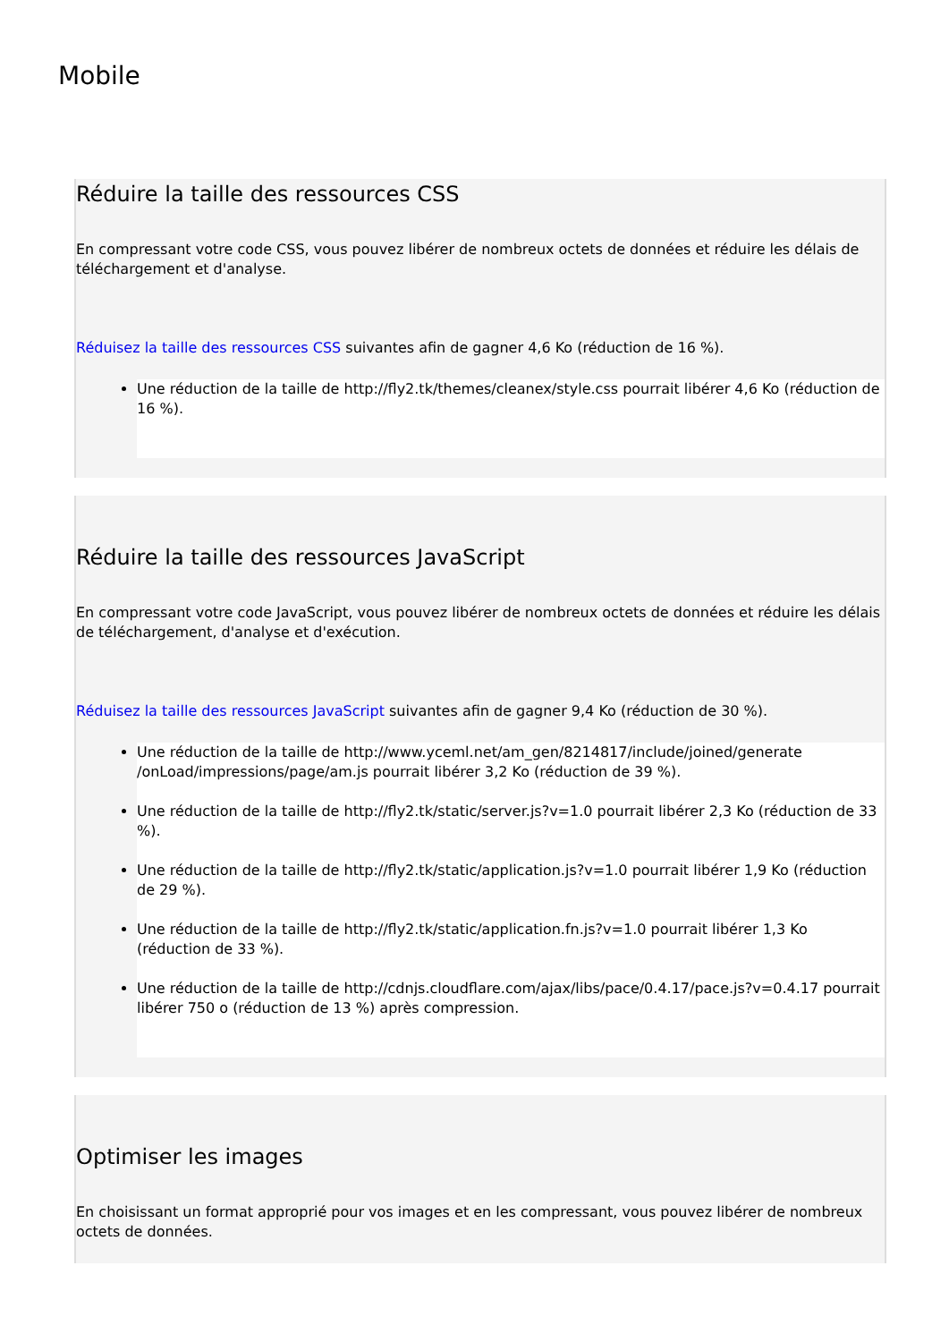Mobile
Réduire la taille des ressources CSS
En compressant votre code CSS, vous pouvez libérer de nombreux octets de données et réduire les délais de téléchargement et d'analyse.
Réduisez la taille des ressources CSS suivantes afin de gagner 4,6 Ko (réduction de 16 %).
Une réduction de la taille de http://fly2.tk/themes/cleanex/style.css pourrait libérer 4,6 Ko (réduction de 16 %).
Réduire la taille des ressources JavaScript
En compressant votre code JavaScript, vous pouvez libérer de nombreux octets de données et réduire les délais de téléchargement, d'analyse et d'exécution.
Réduisez la taille des ressources JavaScript suivantes afin de gagner 9,4 Ko (réduction de 30 %).
Une réduction de la taille de http://www.yceml.net/am_gen/8214817/include/joined/generate /onLoad/impressions/page/am.js pourrait libérer 3,2 Ko (réduction de 39 %).
Une réduction de la taille de http://fly2.tk/static/server.js?v=1.0 pourrait libérer 2,3 Ko (réduction de 33 %).
Une réduction de la taille de http://fly2.tk/static/application.js?v=1.0 pourrait libérer 1,9 Ko (réduction de 29 %).
Une réduction de la taille de http://fly2.tk/static/application.fn.js?v=1.0 pourrait libérer 1,3 Ko (réduction de 33 %).
Une réduction de la taille de http://cdnjs.cloudflare.com/ajax/libs/pace/0.4.17/pace.js?v=0.4.17 pourrait libérer 750 o (réduction de 13 %) après compression.
Optimiser les images
En choisissant un format approprié pour vos images et en les compressant, vous pouvez libérer de nombreux octets de données.